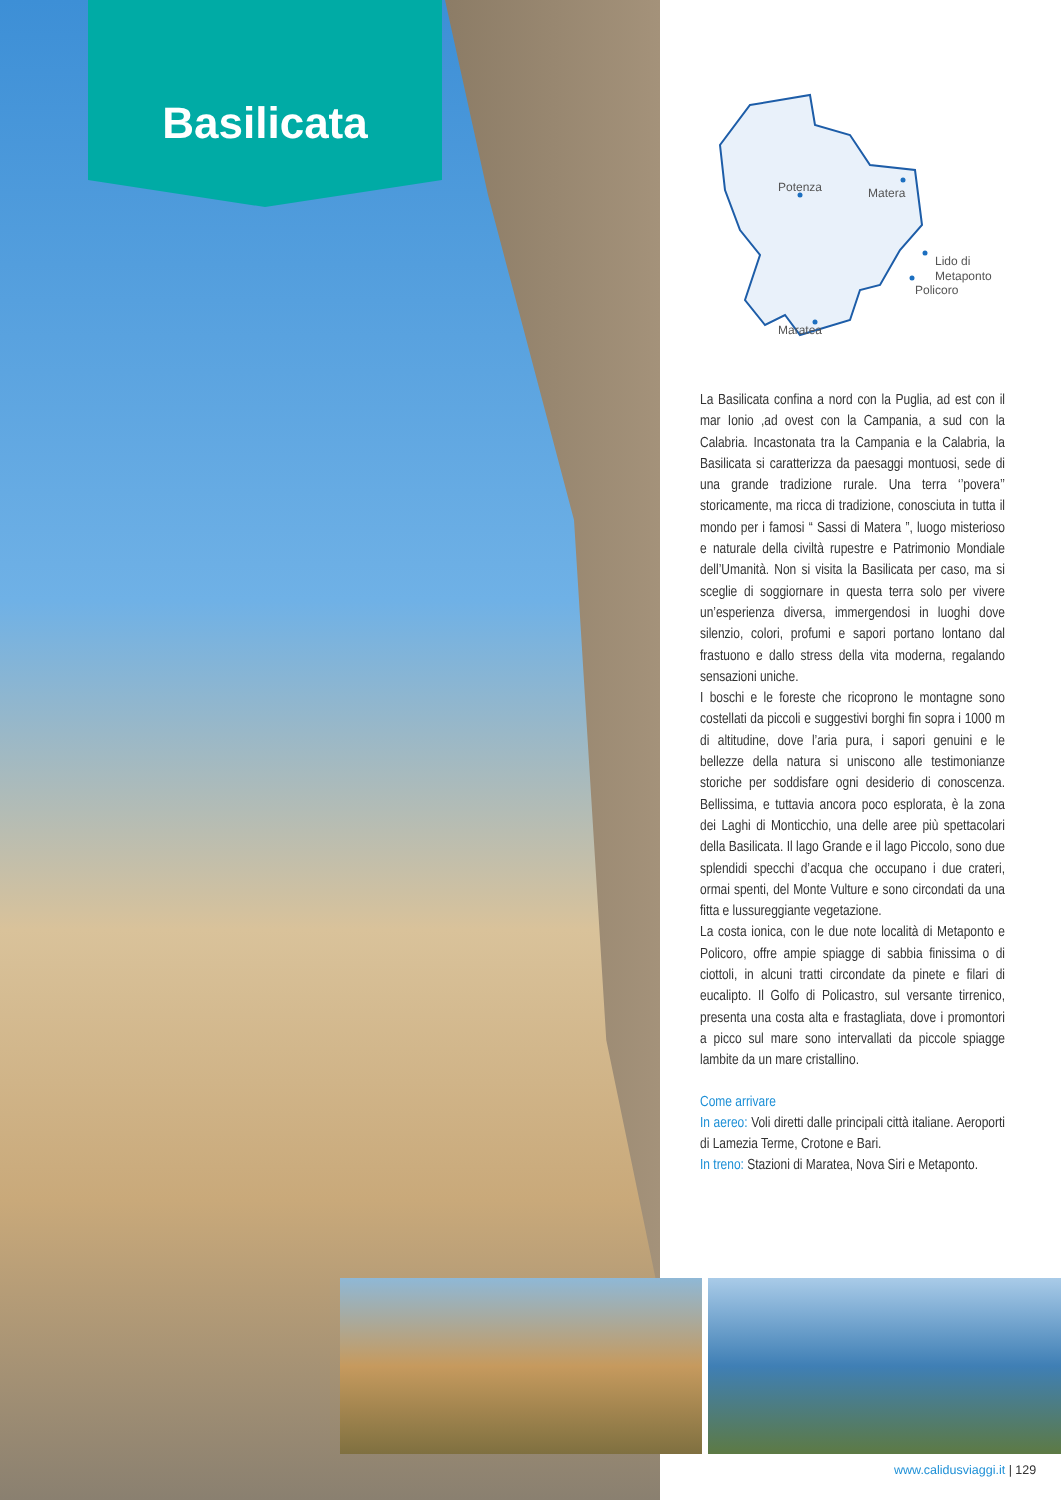Basilicata
Potenza
Matera
Lido di
Metaponto
Policoro
Maratea
La Basilicata confina a nord con la Puglia, ad est con il mar Ionio ,ad ovest con la Campania, a sud con la Calabria. Incastonata tra la Campania e la Calabria, la Basilicata si caratterizza da paesaggi montuosi, sede di una grande tradizione rurale. Una terra ‘’povera’’ storicamente, ma ricca di tradizione, conosciuta in tutta il mondo per i famosi “ Sassi di Matera ”, luogo misterioso e naturale della civiltà rupestre e Patrimonio Mondiale dell’Umanità. Non si visita la Basilicata per caso, ma si sceglie di soggiornare in questa terra solo per vivere un’esperienza diversa, immergendosi in luoghi dove silenzio, colori, profumi e sapori portano lontano dal frastuono e dallo stress della vita moderna, regalando sensazioni uniche.
I boschi e le foreste che ricoprono le montagne sono costellati da piccoli e suggestivi borghi fin sopra i 1000 m di altitudine, dove l’aria pura, i sapori genuini e le bellezze della natura si uniscono alle testimonianze storiche per soddisfare ogni desiderio di conoscenza. Bellissima, e tuttavia ancora poco esplorata, è la zona dei Laghi di Monticchio, una delle aree più spettacolari della Basilicata. Il lago Grande e il lago Piccolo, sono due splendidi specchi d’acqua che occupano i due crateri, ormai spenti, del Monte Vulture e sono circondati da una fitta e lussureggiante vegetazione.
La costa ionica, con le due note località di Metaponto e Policoro, offre ampie spiagge di sabbia finissima o di ciottoli, in alcuni tratti circondate da pinete e filari di eucalipto. Il Golfo di Policastro, sul versante tirrenico, presenta una costa alta e frastagliata, dove i promontori a picco sul mare sono intervallati da piccole spiagge lambite da un mare cristallino.
Come arrivare
In aereo: Voli diretti dalle principali città italiane. Aeroporti di Lamezia Terme, Crotone e Bari.
In treno: Stazioni di Maratea, Nova Siri e Metaponto.
www.calidusviaggi.it | 129